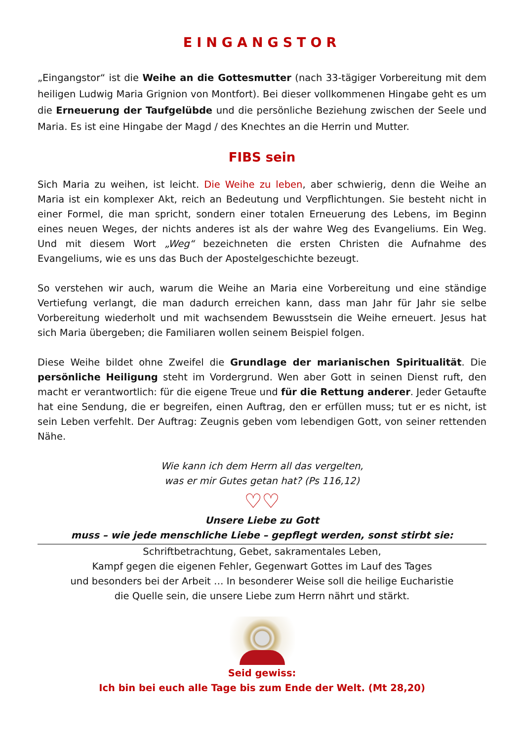EINGANGSTOR
„Eingangstor“ ist die Weihe an die Gottesmutter (nach 33-tägiger Vorbereitung mit dem heiligen Ludwig Maria Grignion von Montfort). Bei dieser vollkommenen Hingabe geht es um die Erneuerung der Taufgelübde und die persönliche Beziehung zwischen der Seele und Maria. Es ist eine Hingabe der Magd / des Knechtes an die Herrin und Mutter.
FIBS sein
Sich Maria zu weihen, ist leicht. Die Weihe zu leben, aber schwierig, denn die Weihe an Maria ist ein komplexer Akt, reich an Bedeutung und Verpflichtungen. Sie besteht nicht in einer Formel, die man spricht, sondern einer totalen Erneuerung des Lebens, im Beginn eines neuen Weges, der nichts anderes ist als der wahre Weg des Evangeliums. Ein Weg. Und mit diesem Wort „Weg“ bezeichneten die ersten Christen die Aufnahme des Evangeliums, wie es uns das Buch der Apostelgeschichte bezeugt.
So verstehen wir auch, warum die Weihe an Maria eine Vorbereitung und eine ständige Vertiefung verlangt, die man dadurch erreichen kann, dass man Jahr für Jahr sie selbe Vorbereitung wiederholt und mit wachsendem Bewusstsein die Weihe erneuert. Jesus hat sich Maria übergeben; die Familiaren wollen seinem Beispiel folgen.
Diese Weihe bildet ohne Zweifel die Grundlage der marianischen Spiritualität. Die persönliche Heiligung steht im Vordergrund. Wen aber Gott in seinen Dienst ruft, den macht er verantwortlich: für die eigene Treue und für die Rettung anderer. Jeder Getaufte hat eine Sendung, die er begreifen, einen Auftrag, den er erfüllen muss; tut er es nicht, ist sein Leben verfehlt. Der Auftrag: Zeugnis geben vom lebendigen Gott, von seiner rettenden Nähe.
Wie kann ich dem Herrn all das vergelten,
was er mir Gutes getan hat? (Ps 116,12)
♡♡
Unsere Liebe zu Gott
muss – wie jede menschliche Liebe – gepflegt werden, sonst stirbt sie:
Schriftbetrachtung, Gebet, sakramentales Leben,
Kampf gegen die eigenen Fehler, Gegenwart Gottes im Lauf des Tages
und besonders bei der Arbeit … In besonderer Weise soll die heilige Eucharistie
die Quelle sein, die unsere Liebe zum Herrn nährt und stärkt.
Seid gewiss:
Ich bin bei euch alle Tage bis zum Ende der Welt. (Mt 28,20)